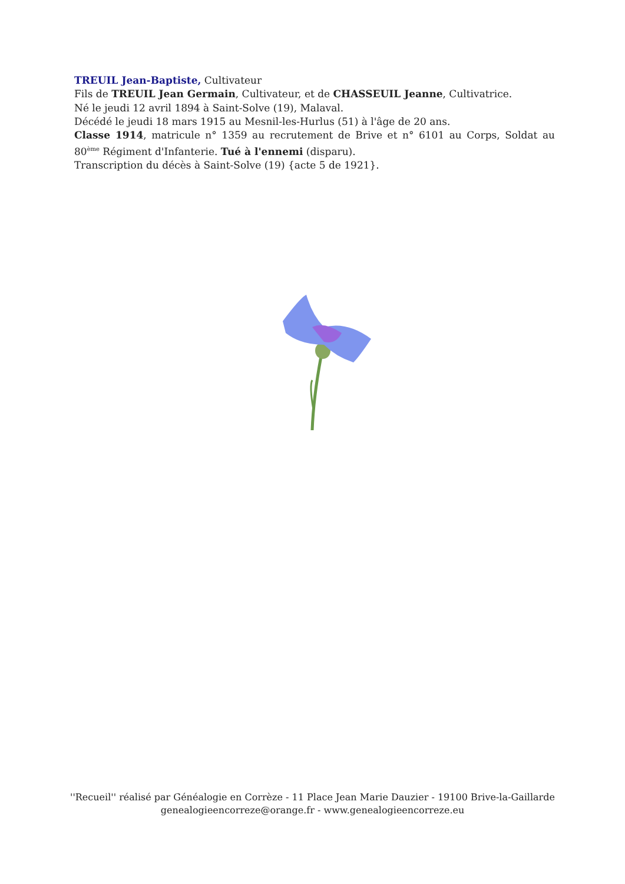TREUIL Jean-Baptiste, Cultivateur
Fils de TREUIL Jean Germain, Cultivateur, et de CHASSEUIL Jeanne, Cultivatrice.
Né le jeudi 12 avril 1894 à Saint-Solve (19), Malaval.
Décédé le jeudi 18 mars 1915 au Mesnil-les-Hurlus (51) à l'âge de 20 ans.
Classe 1914, matricule n° 1359 au recrutement de Brive et n° 6101 au Corps, Soldat au 80<sup>ème</sup> Régiment d'Infanterie. Tué à l'ennemi (disparu).
Transcription du décès à Saint-Solve (19) {acte 5 de 1921}.
''Recueil'' réalisé par Généalogie en Corrèze - 11 Place Jean Marie Dauzier - 19100 Brive-la-Gaillarde
genealogieencorreze@orange.fr - www.genealogieencorreze.eu